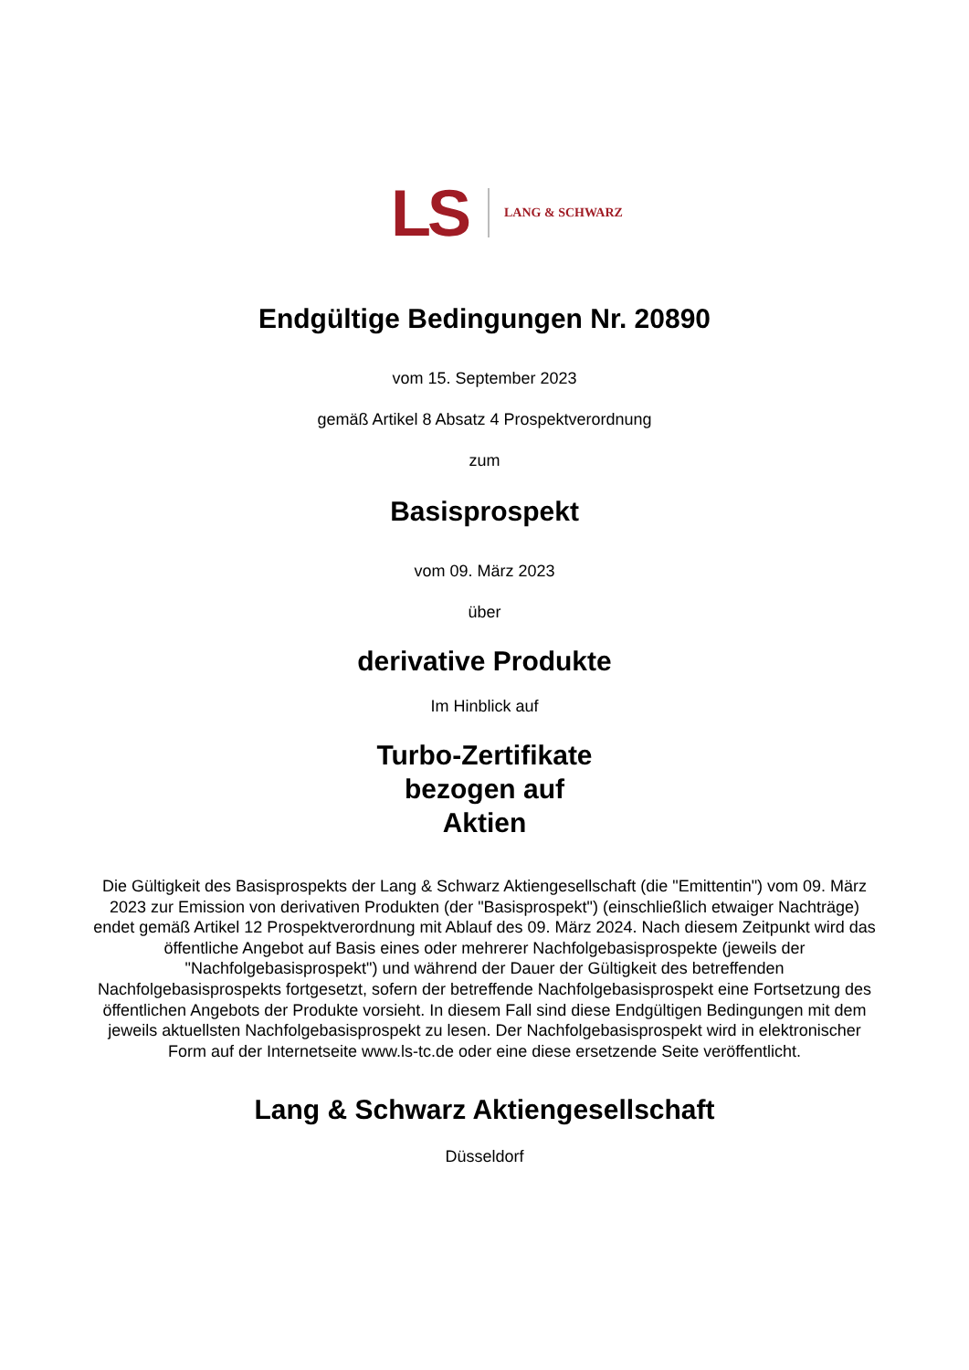LS LANG & SCHWARZ
Endgültige Bedingungen Nr. 20890
vom 15. September 2023
gemäß Artikel 8 Absatz 4 Prospektverordnung
zum
Basisprospekt
vom 09. März 2023
über
derivative Produkte
Im Hinblick auf
Turbo-Zertifikate
bezogen auf
Aktien
Die Gültigkeit des Basisprospekts der Lang & Schwarz Aktiengesellschaft (die "Emittentin") vom 09. März 2023 zur Emission von derivativen Produkten (der "Basisprospekt") (einschließlich etwaiger Nachträge) endet gemäß Artikel 12 Prospektverordnung mit Ablauf des 09. März 2024. Nach diesem Zeitpunkt wird das öffentliche Angebot auf Basis eines oder mehrerer Nachfolgebasisprospekte (jeweils der "Nachfolgebasisprospekt") und während der Dauer der Gültigkeit des betreffenden Nachfolgebasisprospekts fortgesetzt, sofern der betreffende Nachfolgebasisprospekt eine Fortsetzung des öffentlichen Angebots der Produkte vorsieht. In diesem Fall sind diese Endgültigen Bedingungen mit dem jeweils aktuellsten Nachfolgebasisprospekt zu lesen. Der Nachfolgebasisprospekt wird in elektronischer Form auf der Internetseite www.ls-tc.de oder eine diese ersetzende Seite veröffentlicht.
Lang & Schwarz Aktiengesellschaft
Düsseldorf